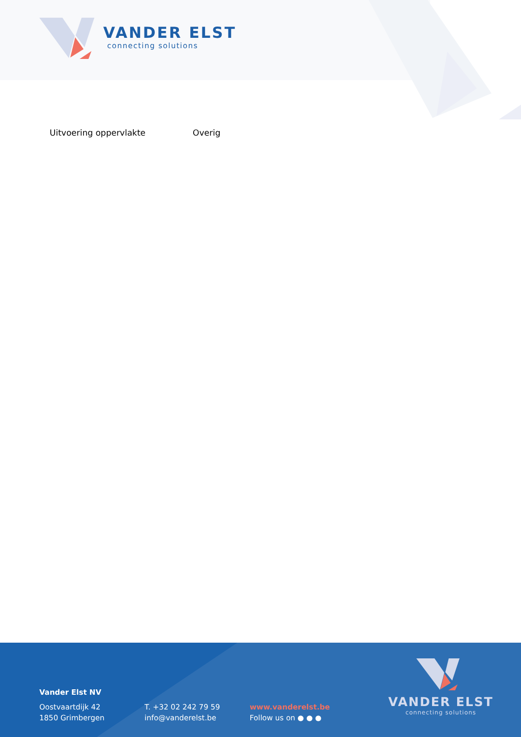VANDER ELST
connecting solutions
Uitvoering oppervlakte Overig
Vander Elst NV
Oostvaartdijk 42
1850 Grimbergen
T. +32 02 242 79 59
info@vanderelst.be
www.vanderelst.be
Follow us on ● ● ●
VANDER ELST
connecting solutions